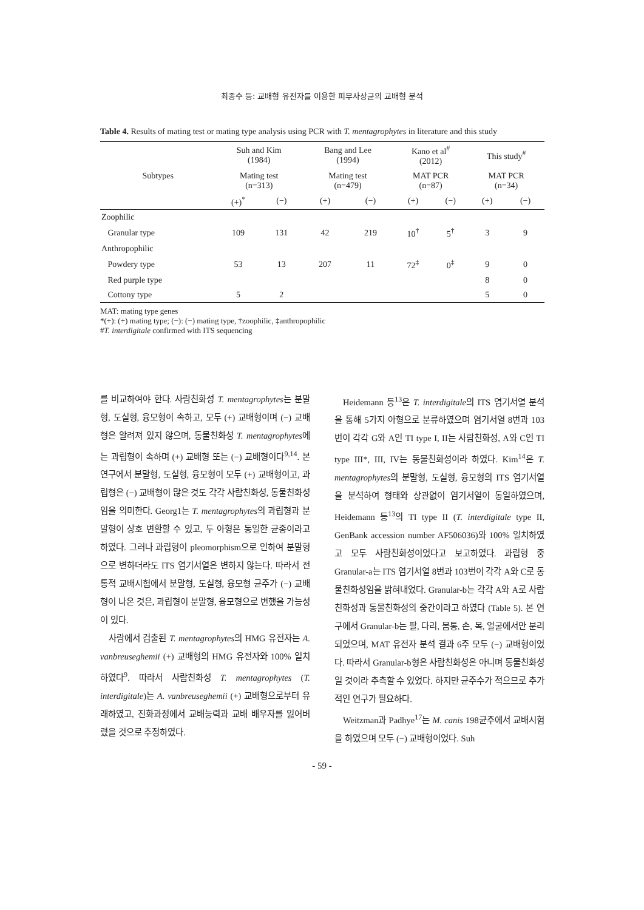최종수 등: 교배형 유전자를 이용한 피부사상균의 교배형 분석
Table 4. Results of mating test or mating type analysis using PCR with T. mentagrophytes in literature and this study
| Subtypes | Suh and Kim (1984) | | Bang and Lee (1994) | | Kano et al<sup>#</sup> (2012) | | This study<sup>#</sup> | |
| --- | --- | --- | --- | --- | --- | --- | --- | --- |
| | Mating test (n=313) | | Mating test (n=479) | | MAT PCR (n=87) | | MAT PCR (n=34) | |
| | (+)<sup>*</sup> | (−) | (+) | (−) | (+) | (−) | (+) | (−) |
| Zoophilic | | | | | | | | |
| Granular type | 109 | 131 | 42 | 219 | 10<sup>†</sup> | 5<sup>†</sup> | 3 | 9 |
| Anthropophilic | | | | | | | | |
| Powdery type | 53 | 13 | 207 | 11 | 72<sup>‡</sup> | 0<sup>‡</sup> | 9 | 0 |
| Red purple type | | | | | | | 8 | 0 |
| Cottony type | 5 | 2 | | | | | 5 | 0 |
MAT: mating type genes
*(+): (+) mating type; (−): (−) mating type, †zoophilic, ‡anthropophilic
#T. interdigitale confirmed with ITS sequencing
를 비교하여야 한다. 사람친화성 T. mentagrophytes는 분말형, 도실형, 융모형이 속하고, 모두 (+) 교배형이며 (−) 교배형은 알려져 있지 않으며, 동물친화성 T. mentagrophytes에는 과립형이 속하며 (+) 교배형 또는 (−) 교배형이다<sup>9,14</sup>. 본 연구에서 분말형, 도실형, 융모형이 모두 (+) 교배형이고, 과립형은 (−) 교배형이 많은 것도 각각 사람친화성, 동물친화성임을 의미한다. Georg1는 T. mentagrophytes의 과립형과 분말형이 상호 변환할 수 있고, 두 아형은 동일한 균종이라고 하였다. 그러나 과립형이 pleomorphism으로 인하여 분말형으로 변하더라도 ITS 염기서열은 변하지 않는다. 따라서 전통적 교배시험에서 분말형, 도실형, 융모형 균주가 (−) 교배형이 나온 것은, 과립형이 분말형, 융모형으로 변했을 가능성이 있다.
사람에서 검출된 T. mentagrophytes의 HMG 유전자는 A. vanbreuseghemii (+) 교배형의 HMG 유전자와 100% 일치하였다<sup>9</sup>. 따라서 사람친화성 T. mentagrophytes (T. interdigitale)는 A. vanbreuseghemii (+) 교배형으로부터 유래하였고, 진화과정에서 교배능력과 교배 배우자를 잃어버렸을 것으로 추정하였다.
Heidemann 등<sup>13</sup>은 T. interdigitale의 ITS 염기서열 분석을 통해 5가지 아형으로 분류하였으며 염기서열 8번과 103번이 각각 G와 A인 TI type I, II는 사람친화성, A와 C인 TI type III*, III, IV는 동물친화성이라 하였다. Kim<sup>14</sup>은 T. mentagrophytes의 분말형, 도실형, 융모형의 ITS 염기서열을 분석하여 형태와 상관없이 염기서열이 동일하였으며, Heidemann 등<sup>13</sup>의 TI type II (T. interdigitale type II, GenBank accession number AF506036)와 100% 일치하였고 모두 사람친화성이었다고 보고하였다. 과립형 중 Granular-a는 ITS 염기서열 8번과 103번이 각각 A와 C로 동물친화성임을 밝혀내었다. Granular-b는 각각 A와 A로 사람친화성과 동물친화성의 중간이라고 하였다 (Table 5). 본 연구에서 Granular-b는 팔, 다리, 몸통, 손, 목, 얼굴에서만 분리되었으며, MAT 유전자 분석 결과 6주 모두 (−) 교배형이었다. 따라서 Granular-b형은 사람친화성은 아니며 동물친화성일 것이라 추측할 수 있었다. 하지만 균주수가 적으므로 추가적인 연구가 필요하다.
Weitzman과 Padhye<sup>17</sup>는 M. canis 198균주에서 교배시험을 하였으며 모두 (−) 교배형이었다. Suh
- 59 -